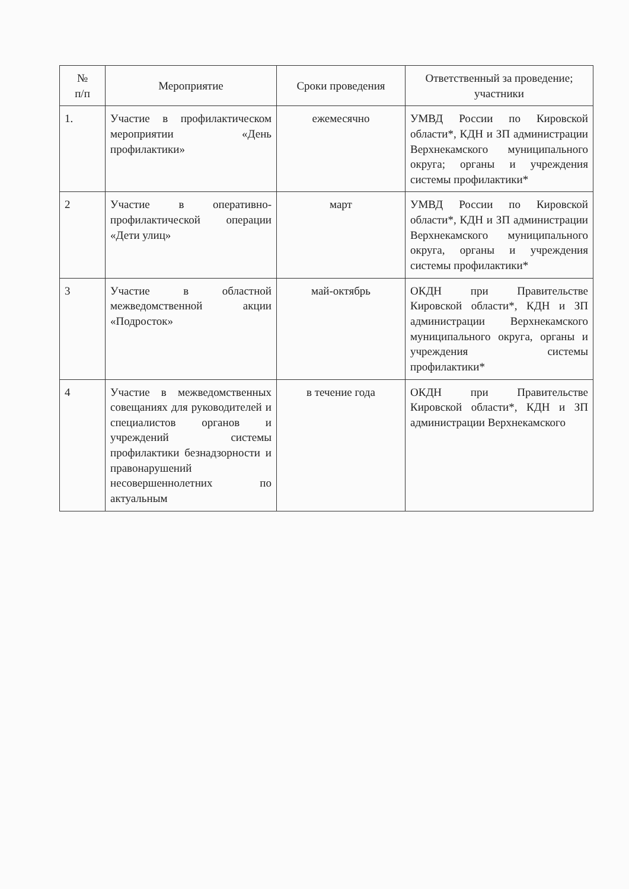| № п/п | Мероприятие | Сроки проведения | Ответственный за проведение; участники |
| --- | --- | --- | --- |
| 1. | Участие в профилактическом мероприятии «День профилактики» | ежемесячно | УМВД России по Кировской области*, КДН и ЗП администрации Верхнекамского муниципального округа; органы и учреждения системы профилактики* |
| 2 | Участие в оперативно-профилактической операции «Дети улиц» | март | УМВД России по Кировской области*, КДН и ЗП администрации Верхнекамского муниципального округа, органы и учреждения системы профилактики* |
| 3 | Участие в областной межведомственной акции «Подросток» | май-октябрь | ОКДН при Правительстве Кировской области*, КДН и ЗП администрации Верхнекамского муниципального округа, органы и учреждения системы профилактики* |
| 4 | Участие в межведомственных совещаниях для руководителей и специалистов органов и учреждений системы профилактики безнадзорности и правонарушений несовершеннолетних по актуальным | в течение года | ОКДН при Правительстве Кировской области*, КДН и ЗП администрации Верхнекамского |